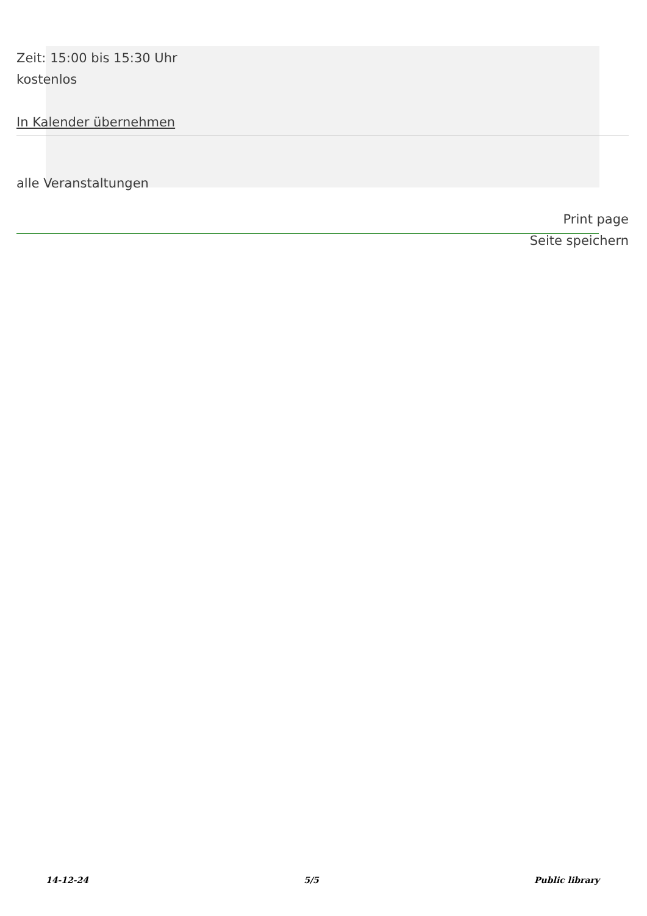Zeit: 15:00 bis 15:30 Uhr
kostenlos
In Kalender übernehmen
alle Veranstaltungen
Print page
Seite speichern
14-12-24 5/5 Public library